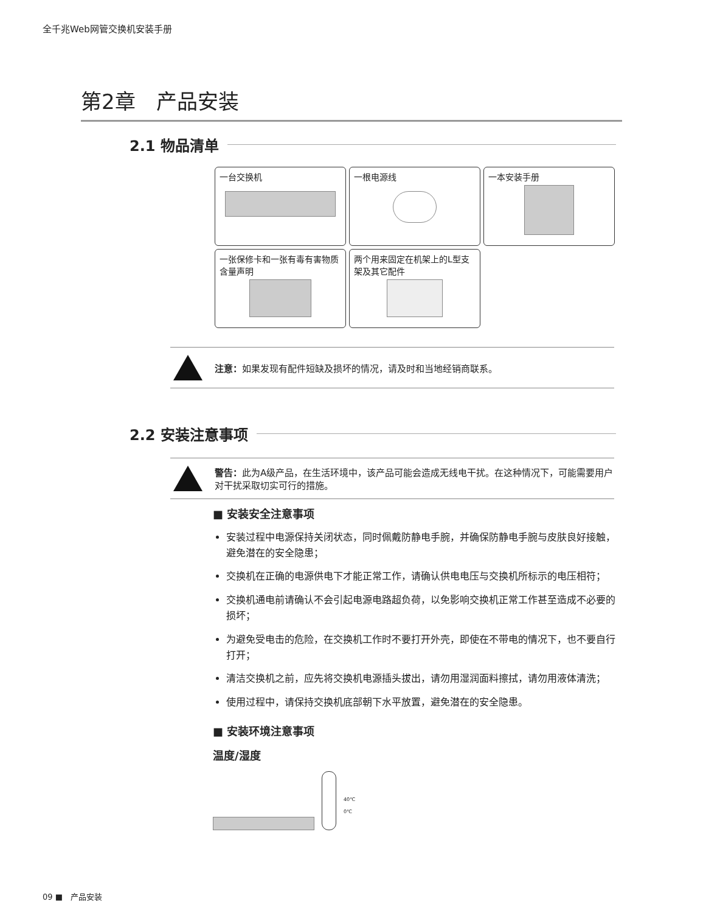全千兆Web网管交换机安装手册
第2章　产品安装
2.1 物品清单
一台交换机
一根电源线
一本安装手册
一张保修卡和一张有毒有害物质含量声明
两个用来固定在机架上的L型支架及其它配件
注意：如果发现有配件短缺及损坏的情况，请及时和当地经销商联系。
2.2 安装注意事项
警告：此为A级产品，在生活环境中，该产品可能会造成无线电干扰。在这种情况下，可能需要用户对干扰采取切实可行的措施。
■ 安装安全注意事项
安装过程中电源保持关闭状态，同时佩戴防静电手腕，并确保防静电手腕与皮肤良好接触，避免潜在的安全隐患；
交换机在正确的电源供电下才能正常工作，请确认供电电压与交换机所标示的电压相符；
交换机通电前请确认不会引起电源电路超负荷，以免影响交换机正常工作甚至造成不必要的损坏；
为避免受电击的危险，在交换机工作时不要打开外壳，即使在不带电的情况下，也不要自行打开；
清洁交换机之前，应先将交换机电源插头拔出，请勿用湿润面料擦拭，请勿用液体清洗；
使用过程中，请保持交换机底部朝下水平放置，避免潜在的安全隐患。
■ 安装环境注意事项
温度/湿度
40℃
0℃
09 ■　产品安装